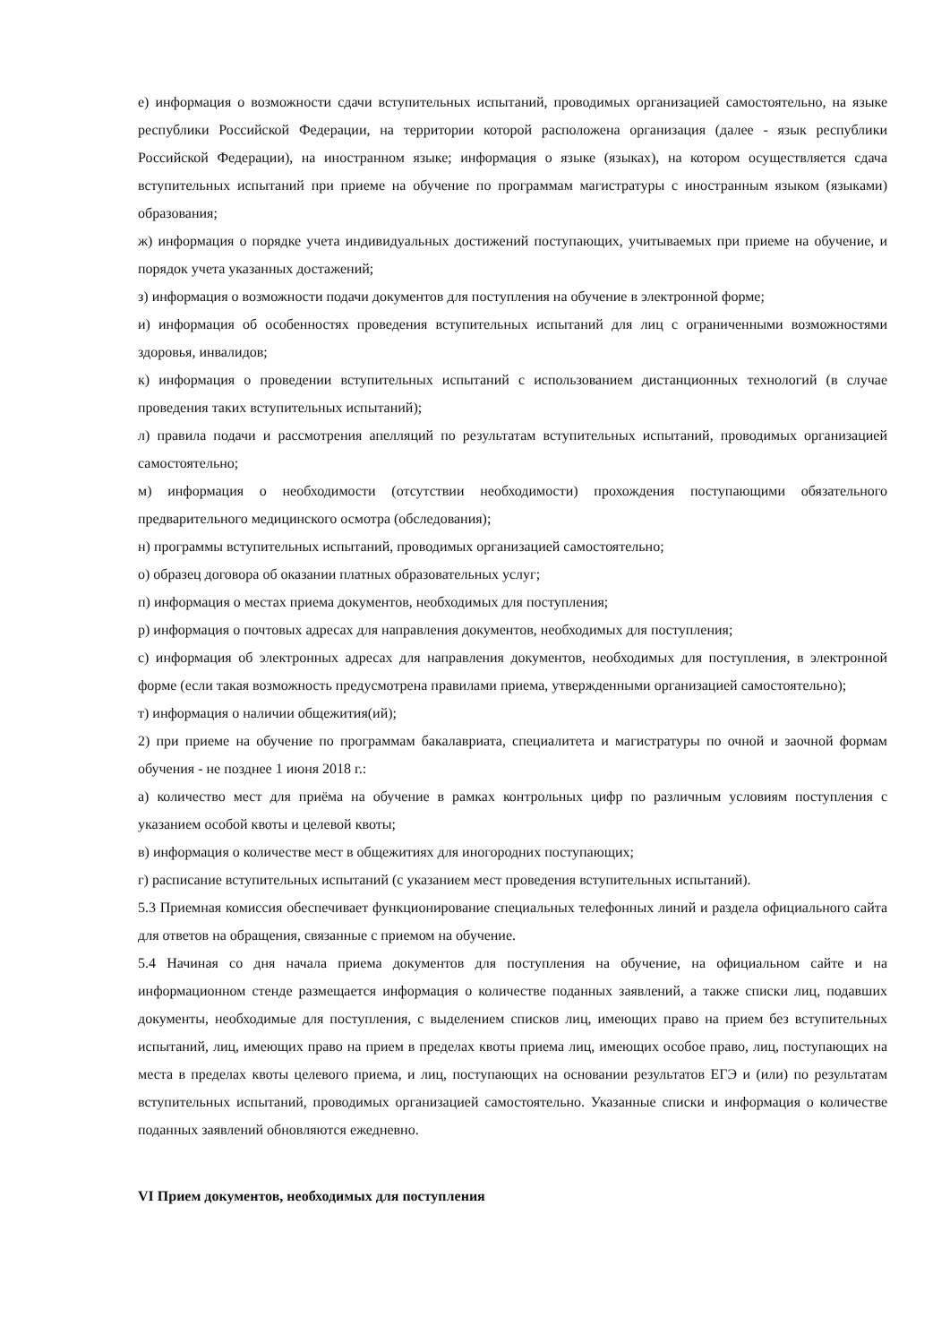е) информация о возможности сдачи вступительных испытаний, проводимых организацией самостоятельно, на языке республики Российской Федерации, на территории которой расположена организация (далее - язык республики Российской Федерации), на иностранном языке; информация о языке (языках), на котором осуществляется сдача вступительных испытаний при приеме на обучение по программам магистратуры с иностранным языком (языками) образования;
ж) информация о порядке учета индивидуальных достижений поступающих, учитываемых при приеме на обучение, и порядок учета указанных достажений;
з) информация о возможности подачи документов для поступления на обучение в электронной форме;
и) информация об особенностях проведения вступительных испытаний для лиц с ограниченными возможностями здоровья, инвалидов;
к) информация о проведении вступительных испытаний с использованием дистанционных технологий (в случае проведения таких вступительных испытаний);
л) правила подачи и рассмотрения апелляций по результатам вступительных испытаний, проводимых организацией самостоятельно;
м) информация о необходимости (отсутствии необходимости) прохождения поступающими обязательного предварительного медицинского осмотра (обследования);
н) программы вступительных испытаний, проводимых организацией самостоятельно;
о) образец договора об оказании платных образовательных услуг;
п) информация о местах приема документов, необходимых для поступления;
р) информация о почтовых адресах для направления документов, необходимых для поступления;
с) информация об электронных адресах для направления документов, необходимых для поступления, в электронной форме (если такая возможность предусмотрена правилами приема, утвержденными организацией самостоятельно);
т) информация о наличии общежития(ий);
2) при приеме на обучение по программам бакалавриата, специалитета и магистратуры по очной и заочной формам обучения - не позднее 1 июня 2018 г.:
а) количество мест для приёма на обучение в рамках контрольных цифр по различным условиям поступления с указанием особой квоты и целевой квоты;
в) информация о количестве мест в общежитиях для иногородних поступающих;
г) расписание вступительных испытаний (с указанием мест проведения вступительных испытаний).
5.3 Приемная комиссия обеспечивает функционирование специальных телефонных линий и раздела официального сайта для ответов на обращения, связанные с приемом на обучение.
5.4 Начиная со дня начала приема документов для поступления на обучение, на официальном сайте и на информационном стенде размещается информация о количестве поданных заявлений, а также списки лиц, подавших документы, необходимые для поступления, с выделением списков лиц, имеющих право на прием без вступительных испытаний, лиц, имеющих право на прием в пределах квоты приема лиц, имеющих особое право, лиц, поступающих на места в пределах квоты целевого приема, и лиц, поступающих на основании результатов ЕГЭ и (или) по результатам вступительных испытаний, проводимых организацией самостоятельно. Указанные списки и информация о количестве поданных заявлений обновляются ежедневно.
VI Прием документов, необходимых для поступления